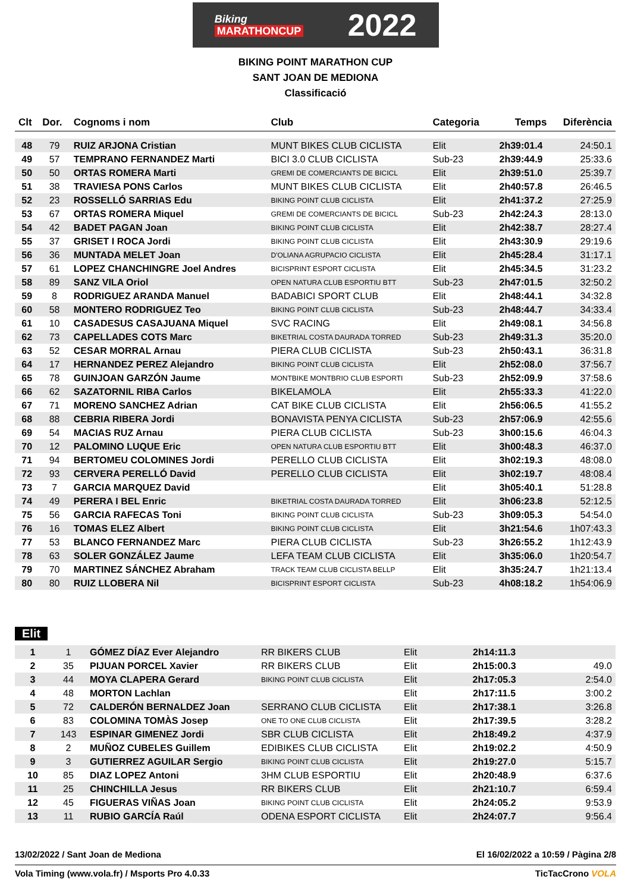Biking
MARATHONCUP
2022
BIKING POINT MARATHON CUP
SANT JOAN DE MEDIONA
Classificació
| Clt | Dor. | Cognoms i nom | Club | Categoria | Temps | Diferència |
| --- | --- | --- | --- | --- | --- | --- |
| 48 | 79 | RUIZ ARJONA Cristian | MUNT BIKES CLUB CICLISTA | Elit | 2h39:01.4 | 24:50.1 |
| 49 | 57 | TEMPRANO FERNANDEZ Marti | BICI 3.0 CLUB CICLISTA | Sub-23 | 2h39:44.9 | 25:33.6 |
| 50 | 50 | ORTAS ROMERA Marti | GREMI DE COMERCIANTS DE BICICL | Elit | 2h39:51.0 | 25:39.7 |
| 51 | 38 | TRAVIESA PONS Carlos | MUNT BIKES CLUB CICLISTA | Elit | 2h40:57.8 | 26:46.5 |
| 52 | 23 | ROSSELLÓ SARRIAS Edu | BIKING POINT CLUB CICLISTA | Elit | 2h41:37.2 | 27:25.9 |
| 53 | 67 | ORTAS ROMERA Miquel | GREMI DE COMERCIANTS DE BICICL | Sub-23 | 2h42:24.3 | 28:13.0 |
| 54 | 42 | BADET PAGAN Joan | BIKING POINT CLUB CICLISTA | Elit | 2h42:38.7 | 28:27.4 |
| 55 | 37 | GRISET I ROCA Jordi | BIKING POINT CLUB CICLISTA | Elit | 2h43:30.9 | 29:19.6 |
| 56 | 36 | MUNTADA MELET Joan | D'OLIANA AGRUPACIO CICLISTA | Elit | 2h45:28.4 | 31:17.1 |
| 57 | 61 | LOPEZ CHANCHINGRE Joel Andres | BICISPRINT ESPORT CICLISTA | Elit | 2h45:34.5 | 31:23.2 |
| 58 | 89 | SANZ VILA Oriol | OPEN NATURA CLUB ESPORTIU BTT | Sub-23 | 2h47:01.5 | 32:50.2 |
| 59 | 8 | RODRIGUEZ ARANDA Manuel | BADABICI SPORT CLUB | Elit | 2h48:44.1 | 34:32.8 |
| 60 | 58 | MONTERO RODRIGUEZ Teo | BIKING POINT CLUB CICLISTA | Sub-23 | 2h48:44.7 | 34:33.4 |
| 61 | 10 | CASADESUS CASAJUANA Miquel | SVC RACING | Elit | 2h49:08.1 | 34:56.8 |
| 62 | 73 | CAPELLADES COTS Marc | BIKETRIAL COSTA DAURADA TORRED | Sub-23 | 2h49:31.3 | 35:20.0 |
| 63 | 52 | CESAR MORRAL Arnau | PIERA CLUB CICLISTA | Sub-23 | 2h50:43.1 | 36:31.8 |
| 64 | 17 | HERNANDEZ PEREZ Alejandro | BIKING POINT CLUB CICLISTA | Elit | 2h52:08.0 | 37:56.7 |
| 65 | 78 | GUINJOAN GARZÓN Jaume | MONTBIKE MONTBRIO CLUB ESPORTI | Sub-23 | 2h52:09.9 | 37:58.6 |
| 66 | 62 | SAZATORNIL RIBA Carlos | BIKELAMOLA | Elit | 2h55:33.3 | 41:22.0 |
| 67 | 71 | MORENO SANCHEZ Adrian | CAT BIKE CLUB CICLISTA | Elit | 2h56:06.5 | 41:55.2 |
| 68 | 88 | CEBRIA RIBERA Jordi | BONAVISTA PENYA CICLISTA | Sub-23 | 2h57:06.9 | 42:55.6 |
| 69 | 54 | MACIAS RUZ Arnau | PIERA CLUB CICLISTA | Sub-23 | 3h00:15.6 | 46:04.3 |
| 70 | 12 | PALOMINO LUQUE Eric | OPEN NATURA CLUB ESPORTIU BTT | Elit | 3h00:48.3 | 46:37.0 |
| 71 | 94 | BERTOMEU COLOMINES Jordi | PERELLO CLUB CICLISTA | Elit | 3h02:19.3 | 48:08.0 |
| 72 | 93 | CERVERA PERELLÓ David | PERELLO CLUB CICLISTA | Elit | 3h02:19.7 | 48:08.4 |
| 73 | 7 | GARCIA MARQUEZ David | | Elit | 3h05:40.1 | 51:28.8 |
| 74 | 49 | PERERA I BEL Enric | BIKETRIAL COSTA DAURADA TORRED | Elit | 3h06:23.8 | 52:12.5 |
| 75 | 56 | GARCIA RAFECAS Toni | BIKING POINT CLUB CICLISTA | Sub-23 | 3h09:05.3 | 54:54.0 |
| 76 | 16 | TOMAS ELEZ Albert | BIKING POINT CLUB CICLISTA | Elit | 3h21:54.6 | 1h07:43.3 |
| 77 | 53 | BLANCO FERNANDEZ Marc | PIERA CLUB CICLISTA | Sub-23 | 3h26:55.2 | 1h12:43.9 |
| 78 | 63 | SOLER GONZÁLEZ Jaume | LEFA TEAM CLUB CICLISTA | Elit | 3h35:06.0 | 1h20:54.7 |
| 79 | 70 | MARTINEZ SÁNCHEZ Abraham | TRACK TEAM CLUB CICLISTA BELLP | Elit | 3h35:24.7 | 1h21:13.4 |
| 80 | 80 | RUIZ LLOBERA Nil | BICISPRINT ESPORT CICLISTA | Sub-23 | 4h08:18.2 | 1h54:06.9 |
Elit
| 1 | 1 | GÓMEZ DÍAZ Ever Alejandro | RR BIKERS CLUB | Elit | 2h14:11.3 | |
| 2 | 35 | PIJUAN PORCEL Xavier | RR BIKERS CLUB | Elit | 2h15:00.3 | 49.0 |
| 3 | 44 | MOYA CLAPERA Gerard | BIKING POINT CLUB CICLISTA | Elit | 2h17:05.3 | 2:54.0 |
| 4 | 48 | MORTON Lachlan | | Elit | 2h17:11.5 | 3:00.2 |
| 5 | 72 | CALDERÓN BERNALDEZ Joan | SERRANO CLUB CICLISTA | Elit | 2h17:38.1 | 3:26.8 |
| 6 | 83 | COLOMINA TOMÀS Josep | ONE TO ONE CLUB CICLISTA | Elit | 2h17:39.5 | 3:28.2 |
| 7 | 143 | ESPINAR GIMENEZ Jordi | SBR CLUB CICLISTA | Elit | 2h18:49.2 | 4:37.9 |
| 8 | 2 | MUÑOZ CUBELES Guillem | EDIBIKES CLUB CICLISTA | Elit | 2h19:02.2 | 4:50.9 |
| 9 | 3 | GUTIERREZ AGUILAR Sergio | BIKING POINT CLUB CICLISTA | Elit | 2h19:27.0 | 5:15.7 |
| 10 | 85 | DIAZ LOPEZ Antoni | 3HM CLUB ESPORTIU | Elit | 2h20:48.9 | 6:37.6 |
| 11 | 25 | CHINCHILLA Jesus | RR BIKERS CLUB | Elit | 2h21:10.7 | 6:59.4 |
| 12 | 45 | FIGUERAS VIÑAS Joan | BIKING POINT CLUB CICLISTA | Elit | 2h24:05.2 | 9:53.9 |
| 13 | 11 | RUBIO GARCÍA Raúl | ODENA ESPORT CICLISTA | Elit | 2h24:07.7 | 9:56.4 |
13/02/2022 / Sant Joan de Mediona El 16/02/2022 a 10:59 / Pàgina 2/8
Vola Timing (www.vola.fr) / Msports Pro 4.0.33 TicTacCrono VOLA